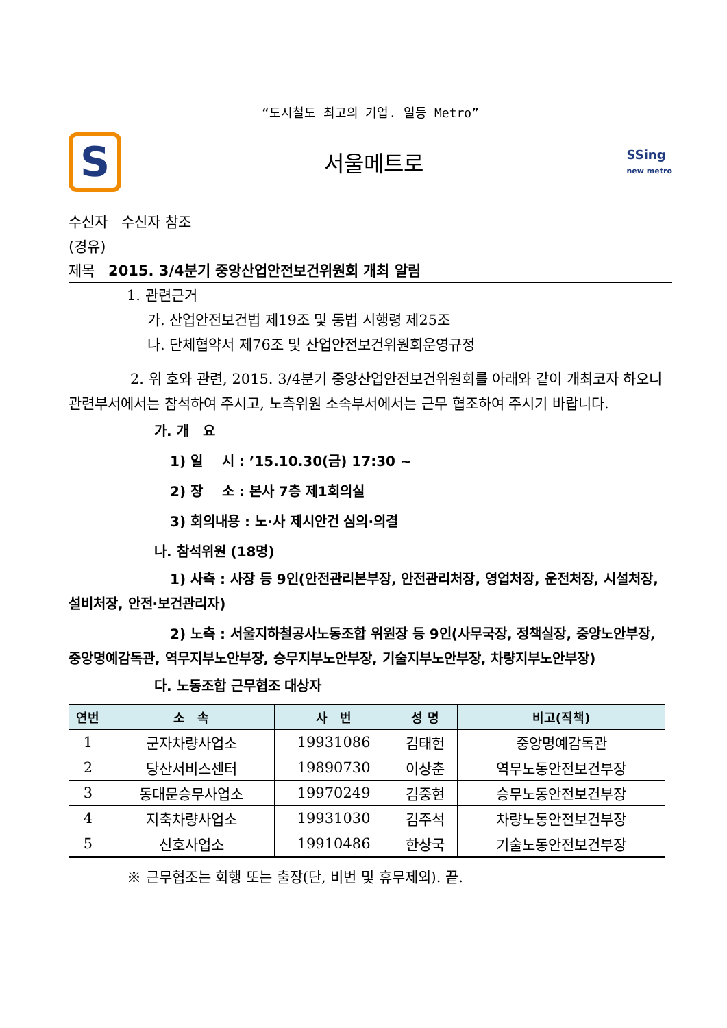“도시철도 최고의 기업. 일등 Metro”
S
서울메트로
SSing
new metro
수신자 수신자 참조
(경유)
제목 2015. 3/4분기 중앙산업안전보건위원회 개최 알림
1. 관련근거
가. 산업안전보건법 제19조 및 동법 시행령 제25조
나. 단체협약서 제76조 및 산업안전보건위원회운영규정
2. 위 호와 관련, 2015. 3/4분기 중앙산업안전보건위원회를 아래와 같이 개최코자 하오니 관련부서에서는 참석하여 주시고, 노측위원 소속부서에서는 근무 협조하여 주시기 바랍니다.
가. 개 요
1) 일 시 : ’15.10.30(금) 17:30 ~
2) 장 소 : 본사 7층 제1회의실
3) 회의내용 : 노·사 제시안건 심의·의결
나. 참석위원 (18명)
1) 사측 : 사장 등 9인(안전관리본부장, 안전관리처장, 영업처장, 운전처장, 시설처장, 설비처장, 안전·보건관리자)
2) 노측 : 서울지하철공사노동조합 위원장 등 9인(사무국장, 정책실장, 중앙노안부장, 중앙명예감독관, 역무지부노안부장, 승무지부노안부장, 기술지부노안부장, 차량지부노안부장)
다. 노동조합 근무협조 대상자
| 연번 | 소 속 | 사 번 | 성 명 | 비고(직책) |
| --- | --- | --- | --- | --- |
| 1 | 군자차량사업소 | 19931086 | 김태헌 | 중앙명예감독관 |
| 2 | 당산서비스센터 | 19890730 | 이상춘 | 역무노동안전보건부장 |
| 3 | 동대문승무사업소 | 19970249 | 김중현 | 승무노동안전보건부장 |
| 4 | 지축차량사업소 | 19931030 | 김주석 | 차량노동안전보건부장 |
| 5 | 신호사업소 | 19910486 | 한상국 | 기술노동안전보건부장 |
※ 근무협조는 회행 또는 출장(단, 비번 및 휴무제외). 끝.